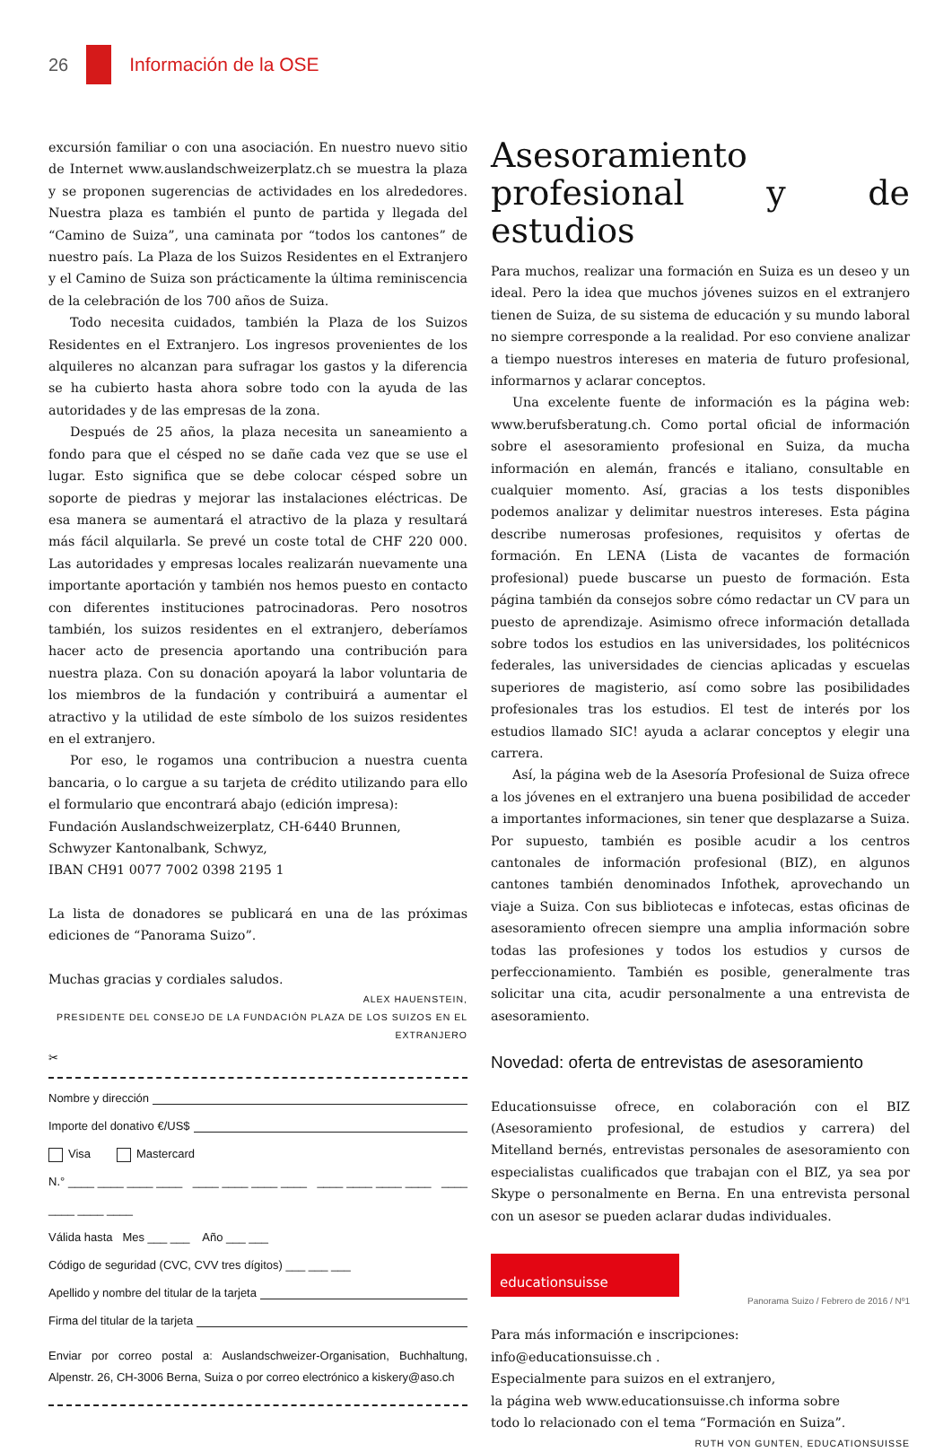26 Información de la OSE
excursión familiar o con una asociación. En nuestro nuevo sitio de Internet www.auslandschweizerplatz.ch se muestra la plaza y se proponen sugerencias de actividades en los alrededores. Nuestra plaza es también el punto de partida y llegada del “Camino de Suiza”, una caminata por “todos los cantones” de nuestro país. La Plaza de los Suizos Residentes en el Extranjero y el Camino de Suiza son prácticamente la última reminiscencia de la celebración de los 700 años de Suiza.
Todo necesita cuidados, también la Plaza de los Suizos Residentes en el Extranjero. Los ingresos provenientes de los alquileres no alcanzan para sufragar los gastos y la diferencia se ha cubierto hasta ahora sobre todo con la ayuda de las autoridades y de las empresas de la zona.
Después de 25 años, la plaza necesita un saneamiento a fondo para que el césped no se dañe cada vez que se use el lugar. Esto significa que se debe colocar césped sobre un soporte de piedras y mejorar las instalaciones eléctricas. De esa manera se aumentará el atractivo de la plaza y resultará más fácil alquilarla. Se prevé un coste total de CHF 220 000. Las autoridades y empresas locales realizarán nuevamente una importante aportación y también nos hemos puesto en contacto con diferentes instituciones patrocinadoras. Pero nosotros también, los suizos residentes en el extranjero, deberíamos hacer acto de presencia aportando una contribución para nuestra plaza. Con su donación apoyará la labor voluntaria de los miembros de la fundación y contribuirá a aumentar el atractivo y la utilidad de este símbolo de los suizos residentes en el extranjero.
Por eso, le rogamos una contribucion a nuestra cuenta bancaria, o lo cargue a su tarjeta de crédito utilizando para ello el formulario que encontrará abajo (edición impresa):
Fundación Auslandschweizerplatz, CH-6440 Brunnen,
Schwyzer Kantonalbank, Schwyz,
IBAN CH91 0077 7002 0398 2195 1
La lista de donadores se publicará en una de las próximas ediciones de “Panorama Suizo”.
Muchas gracias y cordiales saludos.
ALEX HAUENSTEIN,
PRESIDENTE DEL CONSEJO DE LA FUNDACIÓN PLAZA DE LOS SUIZOS EN EL EXTRANJERO
✂
Nombre y dirección
Importe del donativo €/US$
Visa Mastercard
N.° ____ ____ ____ ____ ____ ____ ____ ____ ____ ____ ____ ____ ____ ____ ____ ____
Válida hasta Mes ___ ___ Año ___ ___
Código de seguridad (CVC, CVV tres dígitos) ___ ___ ___
Apellido y nombre del titular de la tarjeta
Firma del titular de la tarjeta
Enviar por correo postal a: Auslandschweizer-Organisation, Buchhaltung, Alpenstr. 26, CH-3006 Berna, Suiza o por correo electrónico a kiskery@aso.ch
Asesoramiento profesional y de estudios
Para muchos, realizar una formación en Suiza es un deseo y un ideal. Pero la idea que muchos jóvenes suizos en el extranjero tienen de Suiza, de su sistema de educación y su mundo laboral no siempre corresponde a la realidad. Por eso conviene analizar a tiempo nuestros intereses en materia de futuro profesional, informarnos y aclarar conceptos.
Una excelente fuente de información es la página web: www.berufsberatung.ch. Como portal oficial de información sobre el asesoramiento profesional en Suiza, da mucha información en alemán, francés e italiano, consultable en cualquier momento. Así, gracias a los tests disponibles podemos analizar y delimitar nuestros intereses. Esta página describe numerosas profesiones, requisitos y ofertas de formación. En LENA (Lista de vacantes de formación profesional) puede buscarse un puesto de formación. Esta página también da consejos sobre cómo redactar un CV para un puesto de aprendizaje. Asimismo ofrece información detallada sobre todos los estudios en las universidades, los politécnicos federales, las universidades de ciencias aplicadas y escuelas superiores de magisterio, así como sobre las posibilidades profesionales tras los estudios. El test de interés por los estudios llamado SIC! ayuda a aclarar conceptos y elegir una carrera.
Así, la página web de la Asesoría Profesional de Suiza ofrece a los jóvenes en el extranjero una buena posibilidad de acceder a importantes informaciones, sin tener que desplazarse a Suiza. Por supuesto, también es posible acudir a los centros cantonales de información profesional (BIZ), en algunos cantones también denominados Infothek, aprovechando un viaje a Suiza. Con sus bibliotecas e infotecas, estas oficinas de asesoramiento ofrecen siempre una amplia información sobre todas las profesiones y todos los estudios y cursos de perfeccionamiento. También es posible, generalmente tras solicitar una cita, acudir personalmente a una entrevista de asesoramiento.
Novedad: oferta de entrevistas de asesoramiento
Educationsuisse ofrece, en colaboración con el BIZ (Asesoramiento profesional, de estudios y carrera) del Mitelland bernés, entrevistas personales de asesoramiento con especialistas cualificados que trabajan con el BIZ, ya sea por Skype o personalmente en Berna. En una entrevista personal con un asesor se pueden aclarar dudas individuales.
educationsuisse
Para más información e inscripciones:
info@educationsuisse.ch .
Especialmente para suizos en el extranjero,
la página web www.educationsuisse.ch informa sobre
todo lo relacionado con el tema “Formación en Suiza”.
RUTH VON GUNTEN, EDUCATIONSUISSE
Panorama Suizo / Febrero de 2016 / Nº1